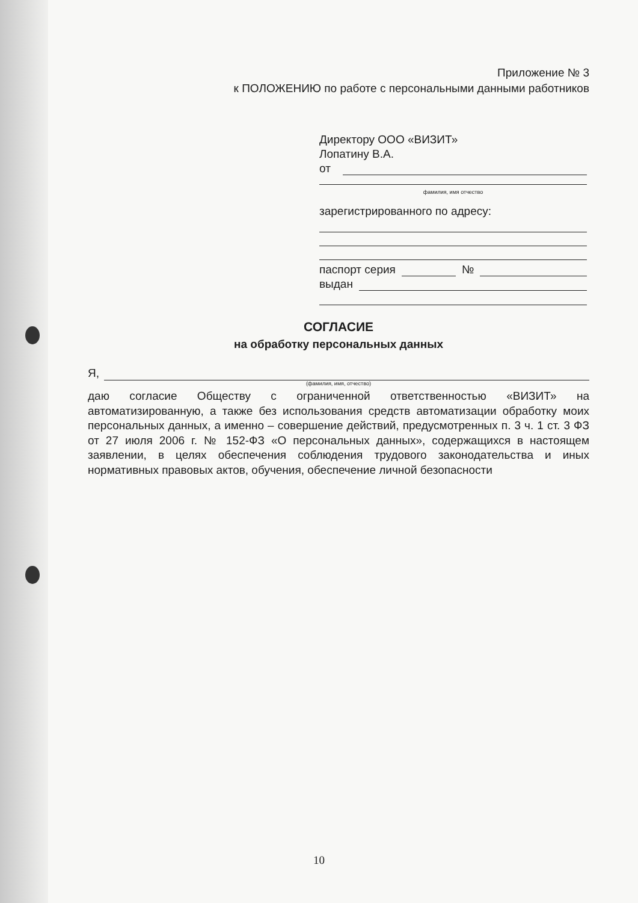Приложение № 3
к ПОЛОЖЕНИЮ по работе с персональными данными работников
Директору ООО «ВИЗИТ»
Лопатину В.А.
от
фамилия, имя отчество
зарегистрированного по адресу:
паспорт серия №
выдан
СОГЛАСИЕ
на обработку персональных данных
Я,
(фамилия, имя, отчество)
даю согласие Обществу с ограниченной ответственностью «ВИЗИТ» на автоматизированную, а также без использования средств автоматизации обработку моих персональных данных, а именно – совершение действий, предусмотренных п. 3 ч. 1 ст. 3 ФЗ от 27 июля 2006 г. № 152-ФЗ «О персональных данных», содержащихся в настоящем заявлении, в целях обеспечения соблюдения трудового законодательства и иных нормативных правовых актов, обучения, обеспечение личной безопасности
10